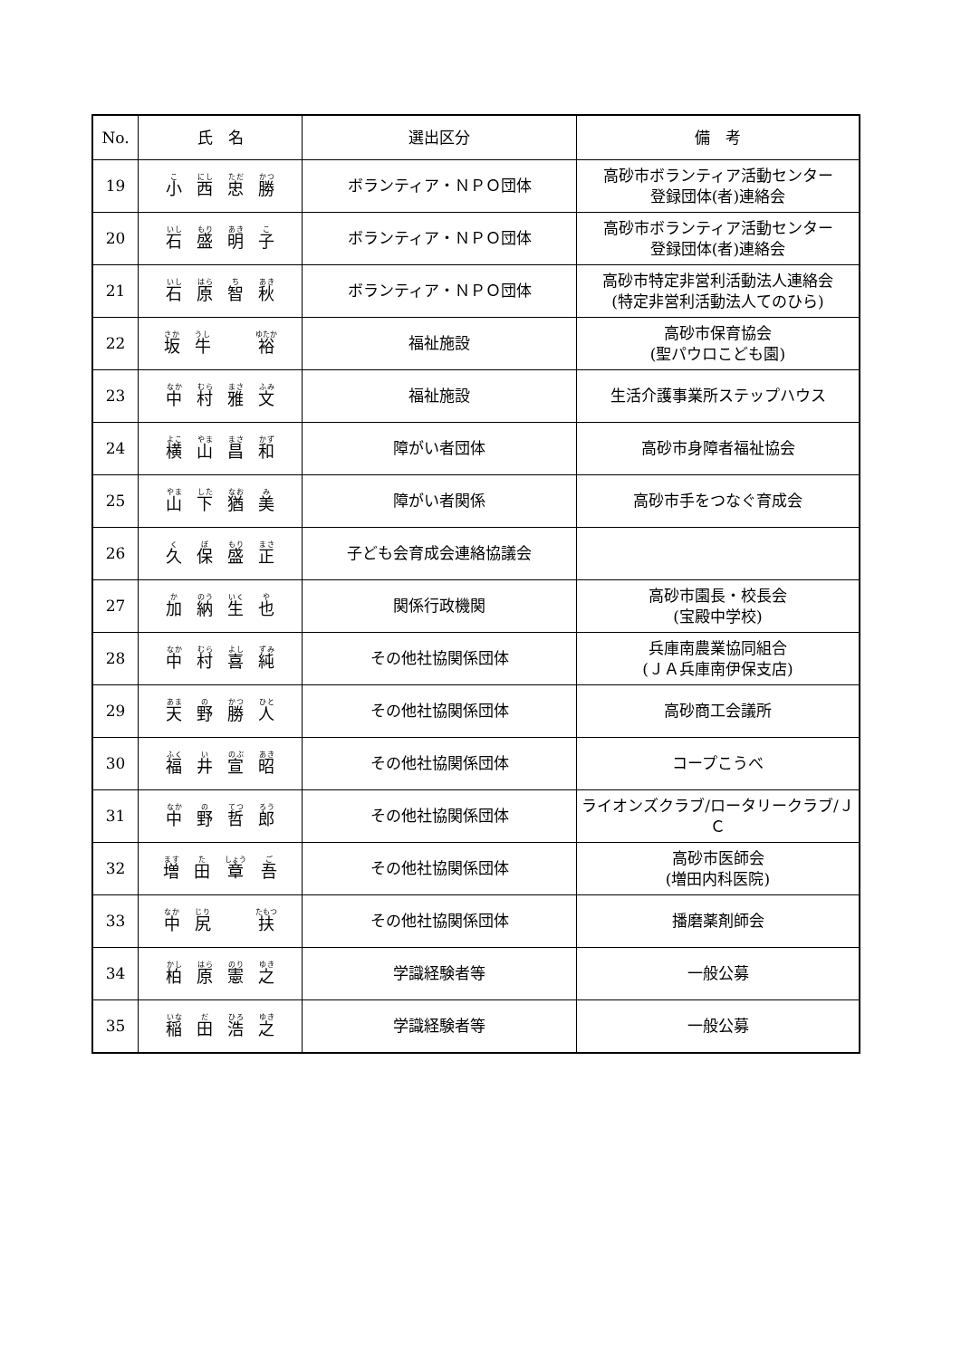| No. | 氏 名 | 選出区分 | 備 考 |
| --- | --- | --- | --- |
| 19 | 小 西 忠 勝 | ボランティア・ＮＰＯ団体 | 高砂市ボランティア活動センター 登録団体(者)連絡会 |
| 20 | 石 盛 明 子 | ボランティア・ＮＰＯ団体 | 高砂市ボランティア活動センター 登録団体(者)連絡会 |
| 21 | 石 原 智 秋 | ボランティア・ＮＰＯ団体 | 高砂市特定非営利活動法人連絡会 (特定非営利活動法人てのひら) |
| 22 | 坂 牛 裕 | 福祉施設 | 高砂市保育協会 (聖パウロこども園) |
| 23 | 中 村 雅 文 | 福祉施設 | 生活介護事業所ステップハウス |
| 24 | 横 山 昌 和 | 障がい者団体 | 高砂市身障者福祉協会 |
| 25 | 山 下 猶 美 | 障がい者関係 | 高砂市手をつなぐ育成会 |
| 26 | 久 保 盛 正 | 子ども会育成会連絡協議会 | |
| 27 | 加 納 生 也 | 関係行政機関 | 高砂市園長・校長会 (宝殿中学校) |
| 28 | 中 村 喜 純 | その他社協関係団体 | 兵庫南農業協同組合 (ＪＡ兵庫南伊保支店) |
| 29 | 天 野 勝 人 | その他社協関係団体 | 高砂商工会議所 |
| 30 | 福 井 宣 昭 | その他社協関係団体 | コープこうべ |
| 31 | 中 野 哲 郎 | その他社協関係団体 | ライオンズクラブ/ロータリークラブ/ＪＣ |
| 32 | 増 田 章 吾 | その他社協関係団体 | 高砂市医師会 (増田内科医院) |
| 33 | 中 尻 扶 | その他社協関係団体 | 播磨薬剤師会 |
| 34 | 柏 原 憲 之 | 学識経験者等 | 一般公募 |
| 35 | 稲 田 浩 之 | 学識経験者等 | 一般公募 |